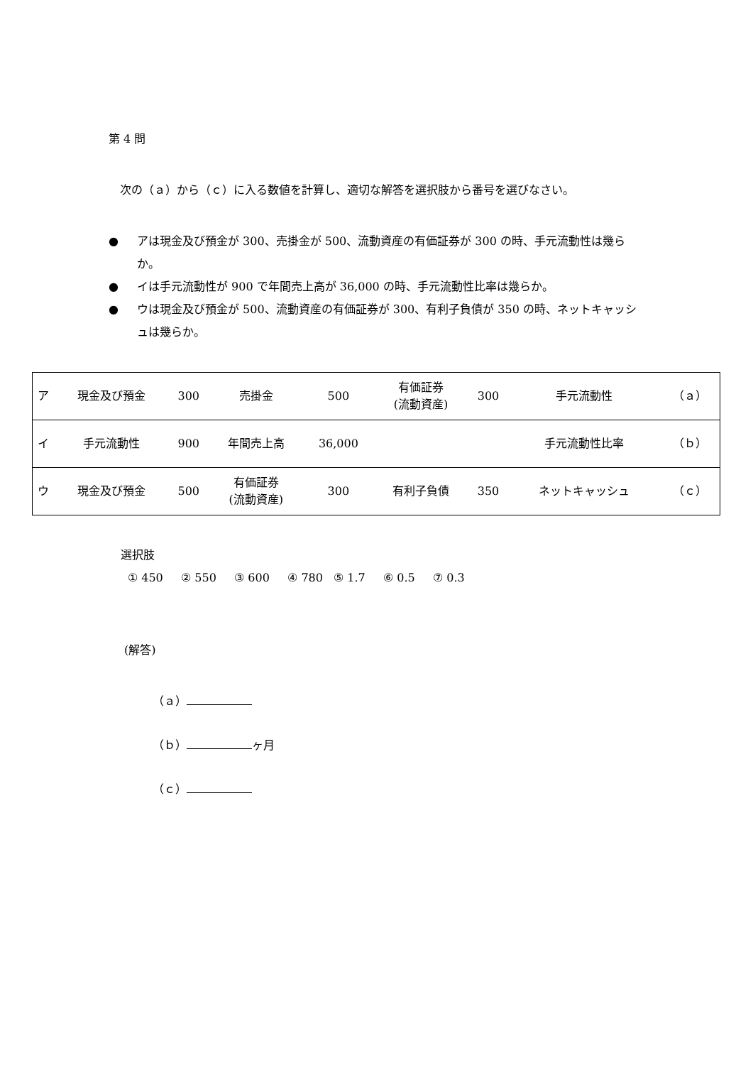第 4 問
　次の（ａ）から（ｃ）に入る数値を計算し、適切な解答を選択肢から番号を選びなさい。
● アは現金及び預金が 300、売掛金が 500、流動資産の有価証券が 300 の時、手元流動性は幾らか。
● イは手元流動性が 900 で年間売上高が 36,000 の時、手元流動性比率は幾らか。
● ウは現金及び預金が 500、流動資産の有価証券が 300、有利子負債が 350 の時、ネットキャッシュは幾らか。
| ア | 現金及び預金 | 300 | 売掛金 | 500 | 有価証券 (流動資産) | 300 | 手元流動性 | （ａ） |
| イ | 手元流動性 | 900 | 年間売上高 | 36,000 | | | 手元流動性比率 | （ｂ） |
| ウ | 現金及び預金 | 500 | 有価証券 (流動資産) | 300 | 有利子負債 | 350 | ネットキャッシュ | （ｃ） |
選択肢
① 450 ② 550 ③ 600 ④ 780 ⑤ 1.7 ⑥ 0.5 ⑦ 0.3
(解答)
（ａ）
（ｂ） ヶ月
（ｃ）